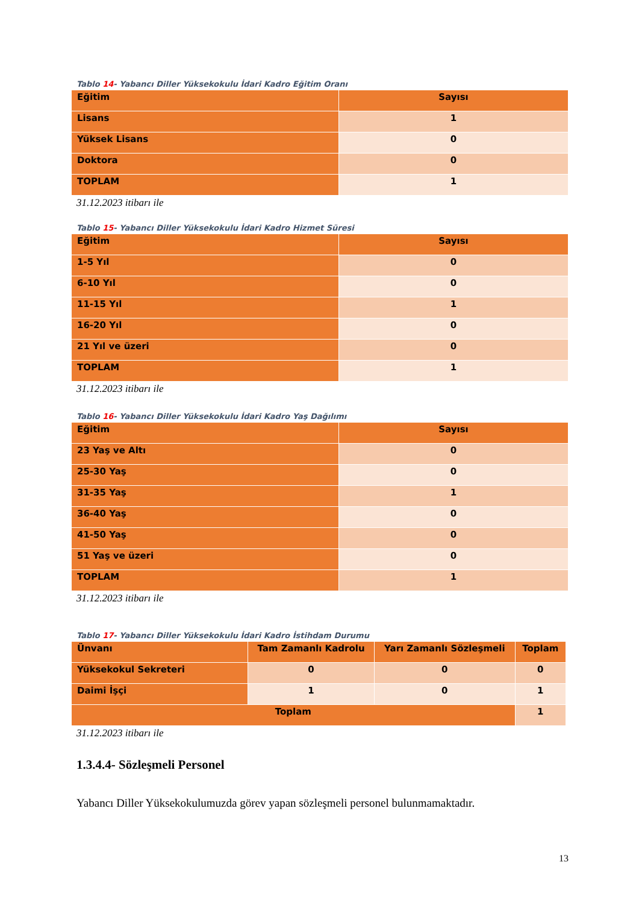Tablo 14- Yabancı Diller Yüksekokulu İdari Kadro Eğitim Oranı
| Eğitim | Sayısı |
| --- | --- |
| Lisans | 1 |
| Yüksek Lisans | 0 |
| Doktora | 0 |
| TOPLAM | 1 |
31.12.2023 itibarı ile
Tablo 15- Yabancı Diller Yüksekokulu İdari Kadro Hizmet Süresi
| Eğitim | Sayısı |
| --- | --- |
| 1-5 Yıl | 0 |
| 6-10 Yıl | 0 |
| 11-15 Yıl | 1 |
| 16-20 Yıl | 0 |
| 21 Yıl ve üzeri | 0 |
| TOPLAM | 1 |
31.12.2023 itibarı ile
Tablo 16- Yabancı Diller Yüksekokulu İdari Kadro Yaş Dağılımı
| Eğitim | Sayısı |
| --- | --- |
| 23 Yaş ve Altı | 0 |
| 25-30 Yaş | 0 |
| 31-35 Yaş | 1 |
| 36-40 Yaş | 0 |
| 41-50 Yaş | 0 |
| 51 Yaş ve üzeri | 0 |
| TOPLAM | 1 |
31.12.2023 itibarı ile
Tablo 17- Yabancı Diller Yüksekokulu İdari Kadro İstihdam Durumu
| Ünvanı | Tam Zamanlı Kadrolu | Yarı Zamanlı Sözleşmeli | Toplam |
| --- | --- | --- | --- |
| Yüksekokul Sekreteri | 0 | 0 | 0 |
| Daimi İşçi | 1 | 0 | 1 |
| Toplam | | | 1 |
31.12.2023 itibarı ile
1.3.4.4- Sözleşmeli Personel
Yabancı Diller Yüksekokulumuzda görev yapan sözleşmeli personel bulunmamaktadır.
13